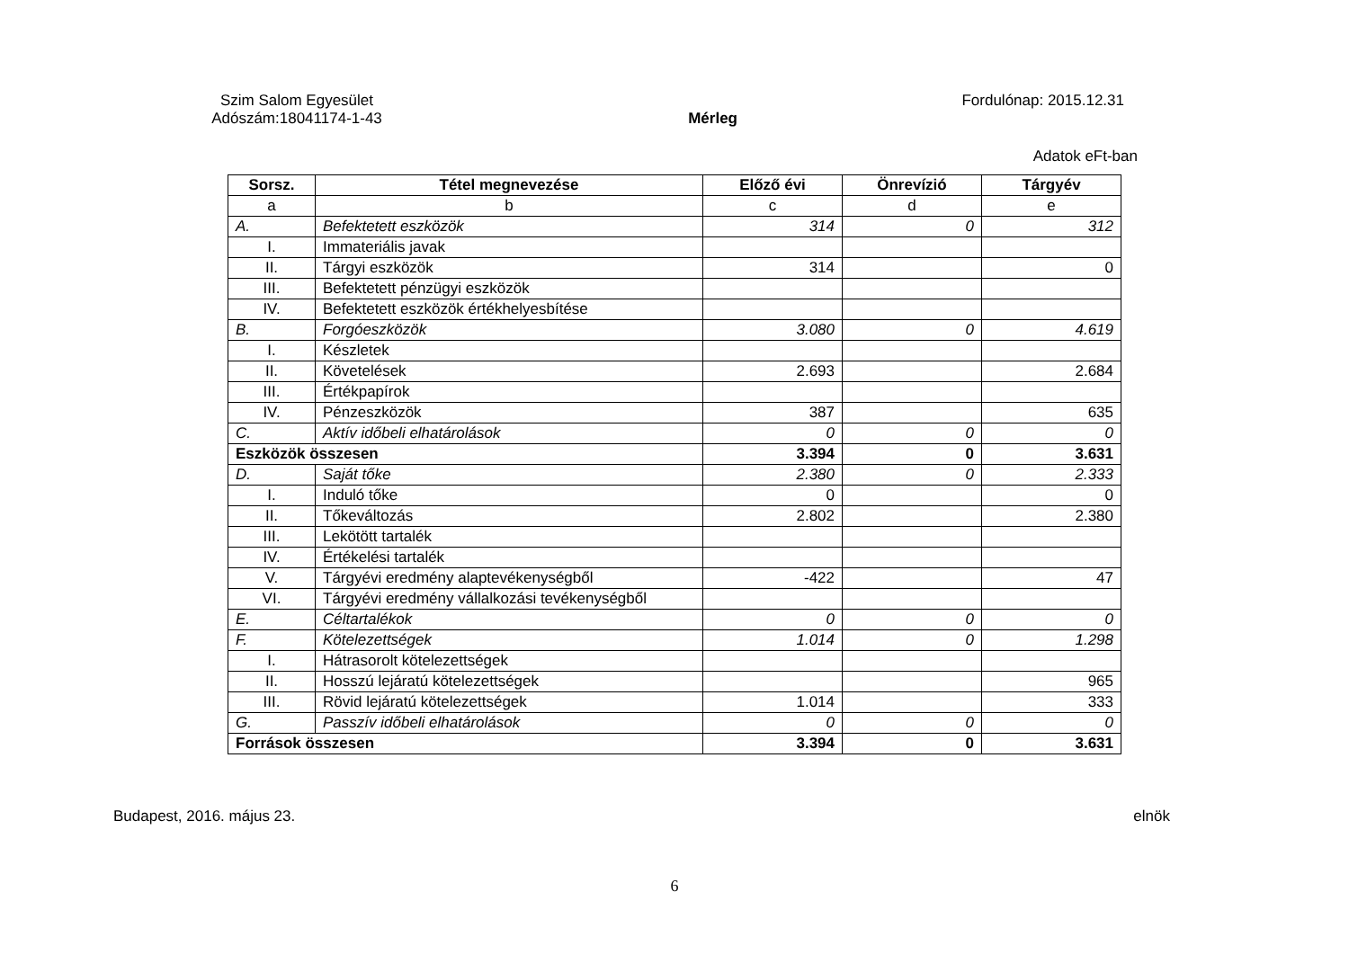Szim Salom Egyesület
Fordulónap: 2015.12.31
Adószám:18041174-1-43
Mérleg
Adatok eFt-ban
| Sorsz. | Tétel megnevezése | Előző évi | Önrevízió | Tárgyév |
| --- | --- | --- | --- | --- |
| a | b | c | d | e |
| A. | Befektetett eszközök | 314 | 0 | 312 |
| I. | Immateriális javak | | | |
| II. | Tárgyi eszközök | 314 | | 0 |
| III. | Befektetett pénzügyi eszközök | | | |
| IV. | Befektetett eszközök értékhelyesbítése | | | |
| B. | Forgóeszközök | 3.080 | 0 | 4.619 |
| I. | Készletek | | | |
| II. | Követelések | 2.693 | | 2.684 |
| III. | Értékpapírok | | | |
| IV. | Pénzeszközök | 387 | | 635 |
| C. | Aktív időbeli elhatárolások | 0 | 0 | 0 |
| Eszközök összesen | | 3.394 | 0 | 3.631 |
| D. | Saját tőke | 2.380 | 0 | 2.333 |
| I. | Induló tőke | 0 | | 0 |
| II. | Tőkeváltozás | 2.802 | | 2.380 |
| III. | Lekötött tartalék | | | |
| IV. | Értékelési tartalék | | | |
| V. | Tárgyévi eredmény alaptevékenységből | -422 | | 47 |
| VI. | Tárgyévi eredmény vállalkozási tevékenységből | | | |
| E. | Céltartalékok | 0 | 0 | 0 |
| F. | Kötelezettségek | 1.014 | 0 | 1.298 |
| I. | Hátrasorolt kötelezettségek | | | |
| II. | Hosszú lejáratú kötelezettségek | | | 965 |
| III. | Rövid lejáratú kötelezettségek | 1.014 | | 333 |
| G. | Passzív időbeli elhatárolások | 0 | 0 | 0 |
| Források összesen | | 3.394 | 0 | 3.631 |
Budapest, 2016. május 23. elnök
6